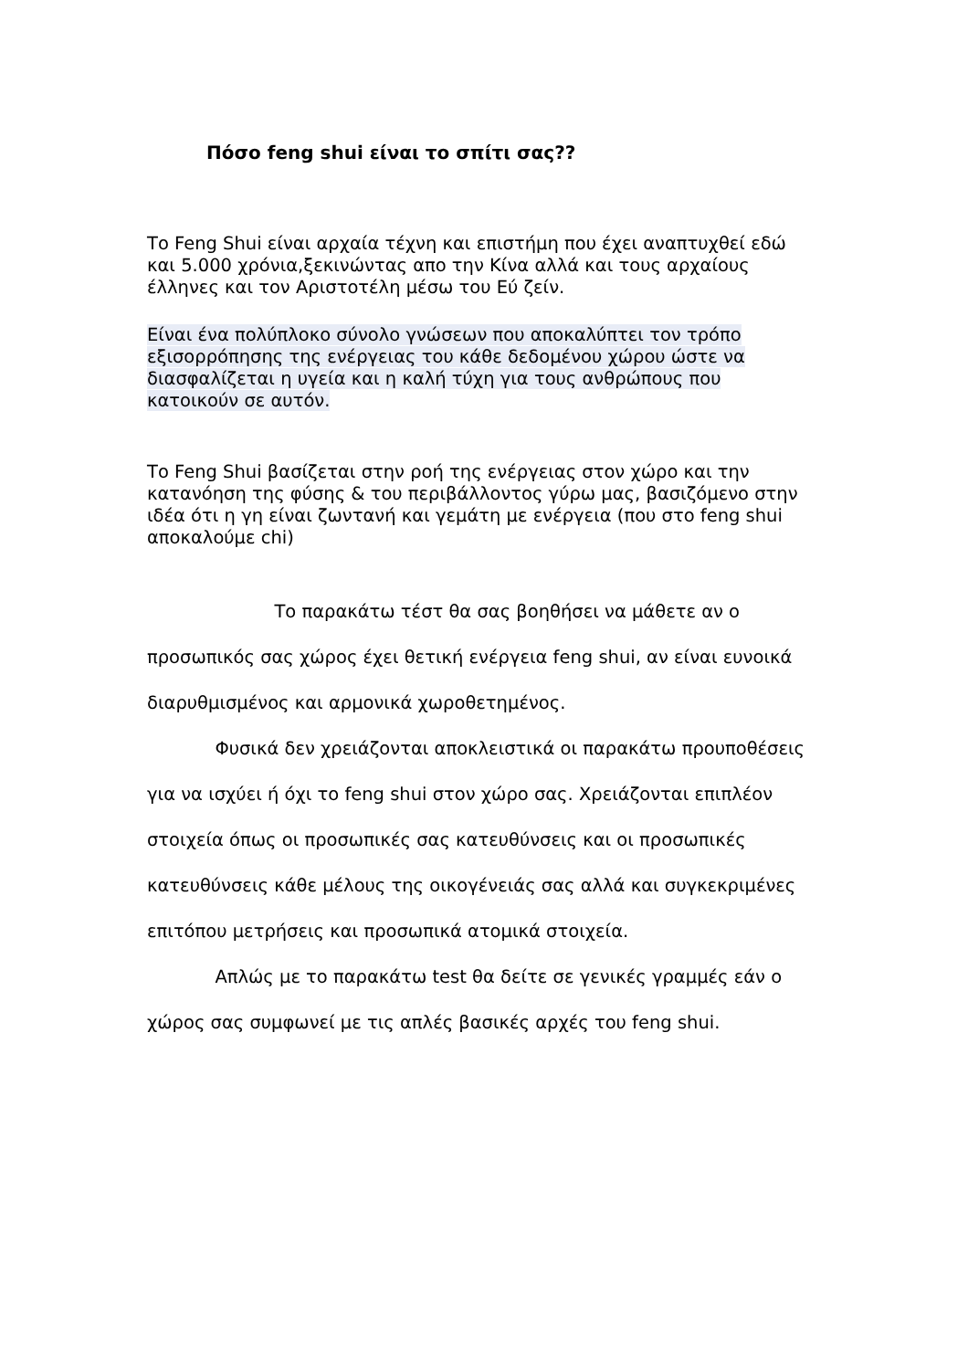Πόσο feng shui είναι το σπίτι σας??
Το Feng Shui είναι αρχαία τέχνη και επιστήμη που έχει αναπτυχθεί εδώ και 5.000 χρόνια,ξεκινώντας απο την Κίνα αλλά και τους αρχαίους έλληνες και τον Αριστοτέλη μέσω του Εύ ζείν.
Είναι ένα πολύπλοκο σύνολο γνώσεων που αποκαλύπτει τον τρόπο εξισορρόπησης της ενέργειας του κάθε δεδομένου χώρου ώστε να διασφαλίζεται η υγεία και η καλή τύχη για τους ανθρώπους που κατοικούν σε αυτόν.
Το Feng Shui βασίζεται στην ροή της ενέργειας στον χώρο και την κατανόηση της φύσης & του περιβάλλοντος γύρω μας, βασιζόμενο στην ιδέα ότι η γη είναι ζωντανή και γεμάτη με ενέργεια (που στο feng shui αποκαλούμε chi)
Το παρακάτω τέστ θα σας βοηθήσει να μάθετε αν ο προσωπικός σας χώρος έχει θετική ενέργεια feng shui, αν είναι ευνοικά διαρυθμισμένος και αρμονικά χωροθετημένος.
Φυσικά δεν χρειάζονται αποκλειστικά οι παρακάτω προυποθέσεις για να ισχύει ή όχι το feng shui στον χώρο σας. Χρειάζονται επιπλέον στοιχεία όπως οι προσωπικές σας κατευθύνσεις και οι προσωπικές κατευθύνσεις κάθε μέλους της οικογένειάς σας αλλά και συγκεκριμένες επιτόπου μετρήσεις και προσωπικά ατομικά στοιχεία.
Απλώς με το παρακάτω test θα δείτε σε γενικές γραμμές εάν ο χώρος σας συμφωνεί με τις απλές βασικές αρχές του feng shui.